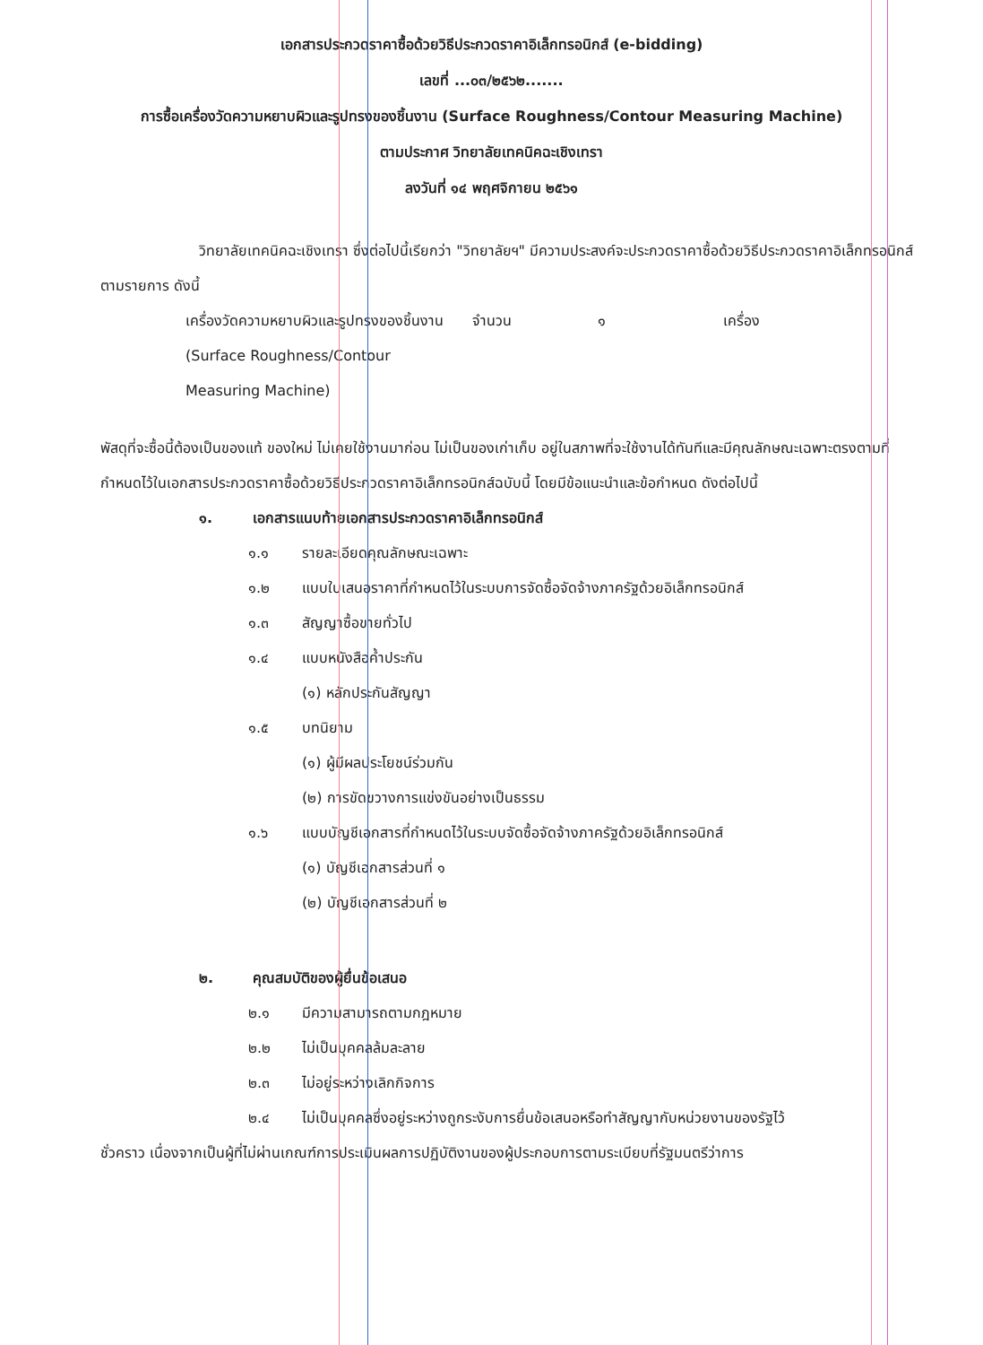เอกสารประกวดราคาซื้อด้วยวิธีประกวดราคาอิเล็กทรอนิกส์ (e-bidding)
เลขที่ ...๐๓/๒๕๖๒.......
การซื้อเครื่องวัดความหยาบผิวและรูปทรงของชิ้นงาน (Surface Roughness/Contour Measuring Machine)
ตามประกาศ วิทยาลัยเทคนิคฉะเชิงเทรา
ลงวันที่ ๑๔ พฤศจิกายน ๒๕๖๑
วิทยาลัยเทคนิคฉะเชิงเทรา ซึ่งต่อไปนี้เรียกว่า "วิทยาลัยฯ" มีความประสงค์จะประกวดราคาซื้อด้วยวิธีประกวดราคาอิเล็กทรอนิกส์ ตามรายการ ดังนี้
| เครื่องวัดความหยาบผิวและรูปทรงของชิ้นงาน (Surface Roughness/Contour Measuring Machine) | จำนวน | ๑ | เครื่อง |
พัสดุที่จะซื้อนี้ต้องเป็นของแท้ ของใหม่ ไม่เคยใช้งานมาก่อน ไม่เป็นของเก่าเก็บ อยู่ในสภาพที่จะใช้งานได้ทันทีและมีคุณลักษณะเฉพาะตรงตามที่กำหนดไว้ในเอกสารประกวดราคาซื้อด้วยวิธีประกวดราคาอิเล็กทรอนิกส์ฉบับนี้ โดยมีข้อแนะนำและข้อกำหนด ดังต่อไปนี้
๑. เอกสารแนบท้ายเอกสารประกวดราคาอิเล็กทรอนิกส์
๑.๑ รายละเอียดคุณลักษณะเฉพาะ
๑.๒ แบบใบเสนอราคาที่กำหนดไว้ในระบบการจัดซื้อจัดจ้างภาครัฐด้วยอิเล็กทรอนิกส์
๑.๓ สัญญาซื้อขายทั่วไป
๑.๔ แบบหนังสือค้ำประกัน
(๑) หลักประกันสัญญา
๑.๕ บทนิยาม
(๑) ผู้มีผลประโยชน์ร่วมกัน
(๒) การขัดขวางการแข่งขันอย่างเป็นธรรม
๑.๖ แบบบัญชีเอกสารที่กำหนดไว้ในระบบจัดซื้อจัดจ้างภาครัฐด้วยอิเล็กทรอนิกส์
(๑) บัญชีเอกสารส่วนที่ ๑
(๒) บัญชีเอกสารส่วนที่ ๒
๒. คุณสมบัติของผู้ยื่นข้อเสนอ
๒.๑ มีความสามารถตามกฎหมาย
๒.๒ ไม่เป็นบุคคลล้มละลาย
๒.๓ ไม่อยู่ระหว่างเลิกกิจการ
๒.๔ ไม่เป็นบุคคลซึ่งอยู่ระหว่างถูกระงับการยื่นข้อเสนอหรือทำสัญญากับหน่วยงานของรัฐไว้
ชั่วคราว เนื่องจากเป็นผู้ที่ไม่ผ่านเกณฑ์การประเมินผลการปฏิบัติงานของผู้ประกอบการตามระเบียบที่รัฐมนตรีว่าการ